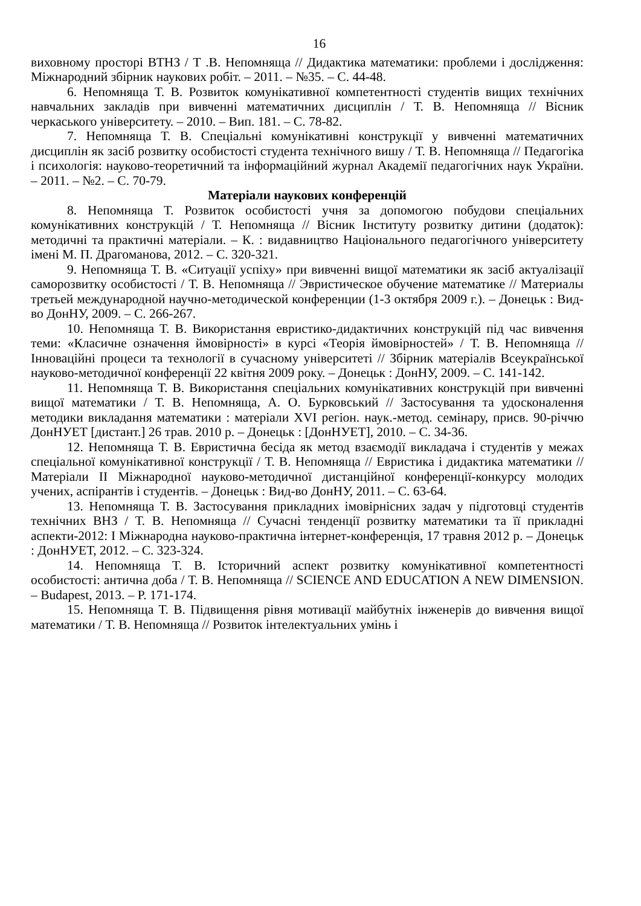16
виховному просторі ВТНЗ / Т .В. Непомняща // Дидактика математики: проблеми і дослідження: Міжнародний збірник наукових робіт. – 2011. – №35. – С. 44-48.
6. Непомняща Т. В. Розвиток комунікативної компетентності студентів вищих технічних навчальних закладів при вивченні математичних дисциплін / Т. В. Непомняща // Вісник черкаського університету. – 2010. – Вип. 181. – С. 78-82.
7. Непомняща Т. В. Спеціальні комунікативні конструкції у вивченні математичних дисциплін як засіб розвитку особистості студента технічного вишу / Т. В. Непомняща // Педагогіка і психологія: науково-теоретичний та інформаційний журнал Академії педагогічних наук України. – 2011. – №2. – С. 70-79.
Матеріали наукових конференцій
8. Непомняща Т. Розвиток особистості учня за допомогою побудови спеціальних комунікативних конструкцій / Т. Непомняща // Вісник Інституту розвитку дитини (додаток): методичні та практичні матеріали. – К. : видавництво Національного педагогічного університету імені М. П. Драгоманова, 2012. – С. 320-321.
9. Непомняща Т. В. «Ситуації успіху» при вивченні вищої математики як засіб актуалізації саморозвитку особистості / Т. В. Непомняща // Эвристическое обучение математике // Материалы третьей международной научно-методической конференции (1-3 октября 2009 г.). – Донецьк : Вид-во ДонНУ, 2009. – С. 266-267.
10. Непомняща Т. В. Використання евристико-дидактичних конструкцій під час вивчення теми: «Класичне означення ймовірності» в курсі «Теорія ймовірностей» / Т. В. Непомняща // Інноваційні процеси та технології в сучасному університеті // Збірник матеріалів Всеукраїнської науково-методичної конференції 22 квітня 2009 року. – Донецьк : ДонНУ, 2009. – С. 141-142.
11. Непомняща Т. В. Використання спеціальних комунікативних конструкцій при вивченні вищої математики / Т. В. Непомняща, А. О. Бурковський // Застосування та удосконалення методики викладання математики : матеріали XVI регіон. наук.-метод. семінару, присв. 90-річчю ДонНУЕТ [дистант.] 26 трав. 2010 р. – Донецьк : [ДонНУЕТ], 2010. – С. 34-36.
12. Непомняща Т. В. Евристична бесіда як метод взаємодії викладача і студентів у межах спеціальної комунікативної конструкції / Т. В. Непомняща // Евристика і дидактика математики // Матеріали II Міжнародної науково-методичної дистанційної конференції-конкурсу молодих учених, аспірантів і студентів. – Донецьк : Вид-во ДонНУ, 2011. – С. 63-64.
13. Непомняща Т. В. Застосування прикладних імовірнісних задач у підготовці студентів технічних ВНЗ / Т. В. Непомняща // Сучасні тенденції розвитку математики та її прикладні аспекти-2012: І Міжнародна науково-практична інтернет-конференція, 17 травня 2012 р. – Донецьк : ДонНУЕТ, 2012. – С. 323-324.
14. Непомняща Т. В. Історичний аспект розвитку комунікативної компетентності особистості: антична доба / Т. В. Непомняща // SCIENCE AND EDUCATION A NEW DIMENSION. – Budapest, 2013. – P. 171-174.
15. Непомняща Т. В. Підвищення рівня мотивації майбутніх інженерів до вивчення вищої математики / Т. В. Непомняща // Розвиток інтелектуальних умінь і